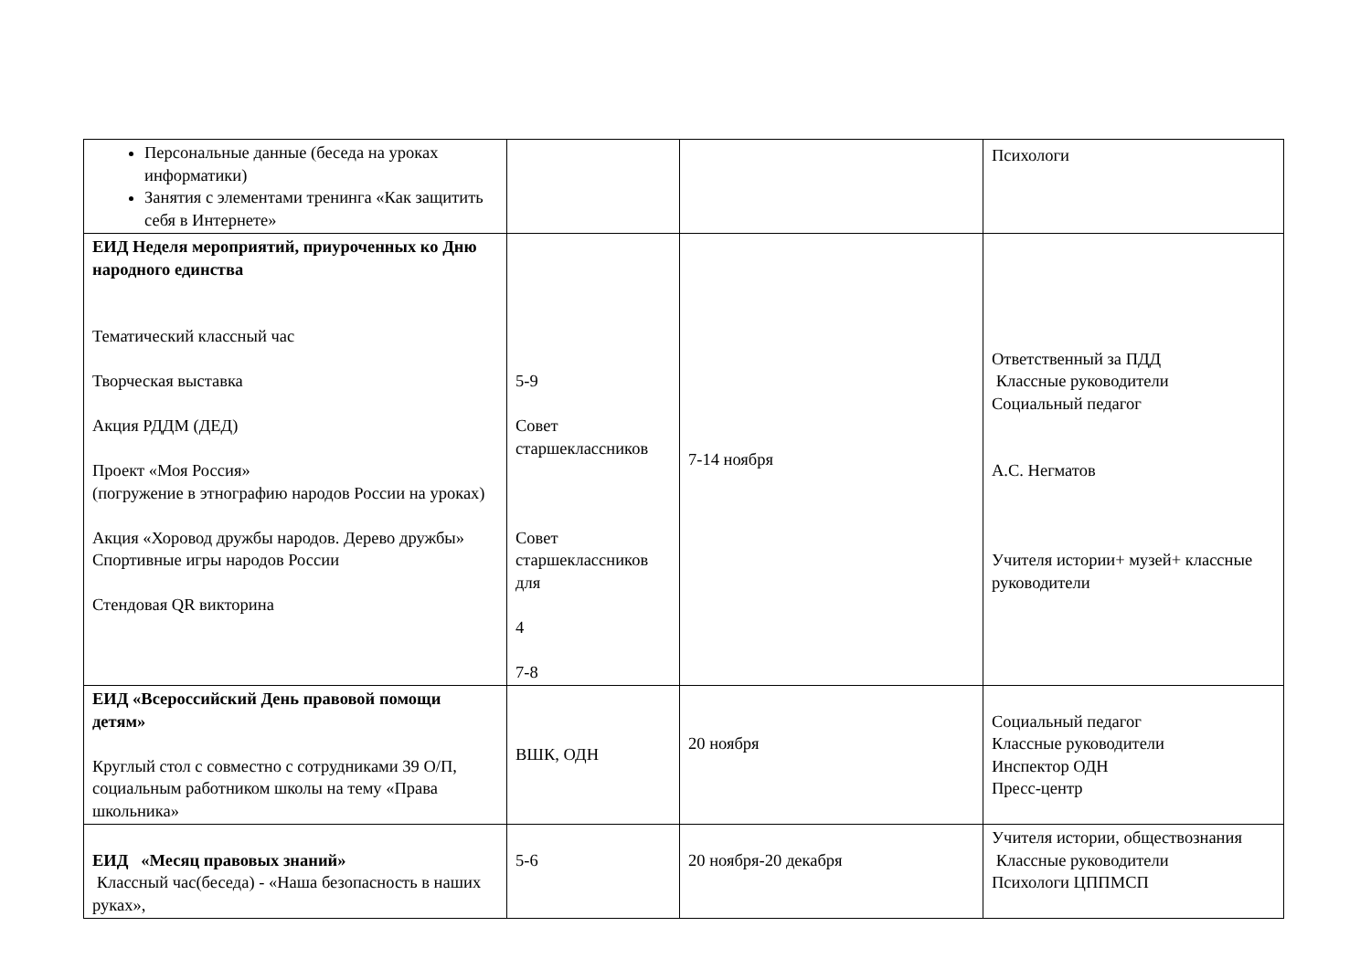| Персональные данные (беседа на уроках информатики) Занятия с элементами тренинга «Как защитить себя в Интернете» | | | Психологи |
| ЕИД Неделя мероприятий, приуроченных ко Дню народного единства Тематический классный час Творческая выставка Акция РДДМ (ДЕД) Проект «Моя Россия» (погружение в этнографию народов России на уроках) Акция «Хоровод дружбы народов. Дерево дружбы» Спортивные игры народов России Стендовая QR викторина | 5-9 Совет старшеклассников Совет старшеклассников для 4 7-8 | 7-14 ноября | Ответственный за ПДД Классные руководители Социальный педагог А.С. Негматов Учителя истории+ музей+ классные руководители |
| ЕИД «Всероссийский День правовой помощи детям» Круглый стол с совместно с сотрудниками 39 О/П, социальным работником школы на тему «Права школьника» | ВШК, ОДН | 20 ноября | Социальный педагог Классные руководители Инспектор ОДН Пресс-центр |
| ЕИД «Месяц правовых знаний» Классный час(беседа) - «Наша безопасность в наших руках», | 5-6 | 20 ноября-20 декабря | Учителя истории, обществознания Классные руководители Психологи ЦППМСП |